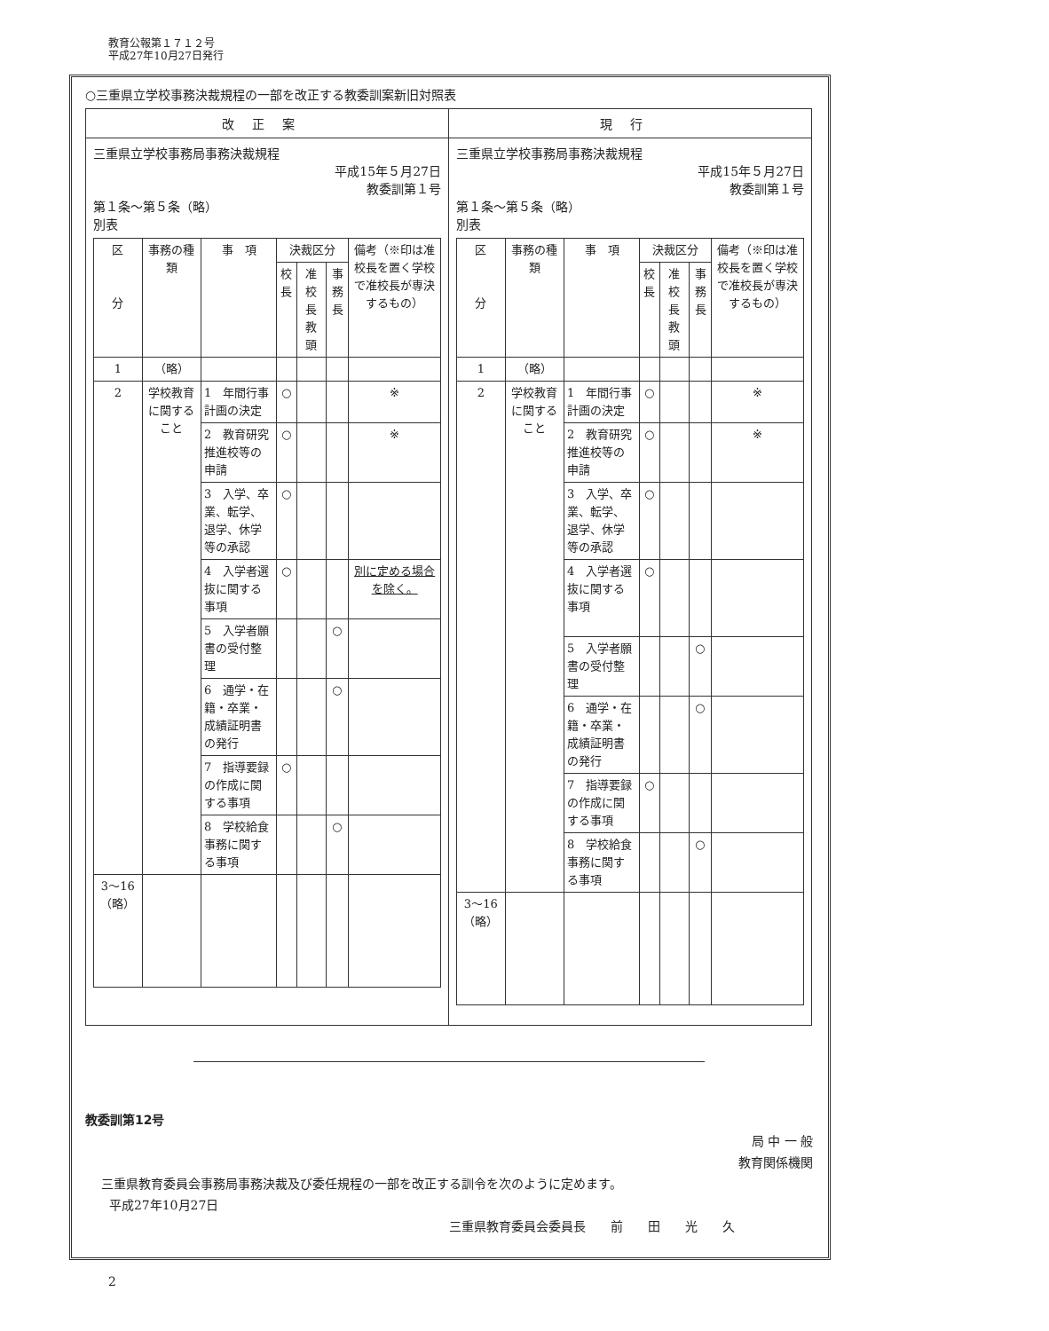教育公報第１７１２号
平成27年10月27日発行
○三重県立学校事務決裁規程の一部を改正する教委訓案新旧対照表
| 改正案 | 現行 |
| --- | --- |
| 三重県立学校事務局事務決裁規程 平成15年５月27日 教委訓第１号 第１条〜第５条（略） 別表 / 区 分 / 事務の種類 / 事 項 / 決裁区分 / / / 備考（※印は准校長を置く学校で准校長が専決するもの） / / --- / --- / --- / --- / --- / --- / --- / / / / / 校長 / 准校長 教頭 / 事務長 / / / 1 / （略） / / / / / / / 2 / 学校教育に関すること / 1 年間行事計画の決定 / ○ / / / ※ / / / / 2 教育研究推進校等の申請 / ○ / / / ※ / / / / 3 入学、卒業、転学、退学、休学等の承認 / ○ / / / / / / / 4 入学者選抜に関する事項 / ○ / / / 別に定める場合を除く。 / / / / 5 入学者願書の受付整理 / / / ○ / / / / / 6 通学・在籍・卒業・成績証明書の発行 / / / ○ / / / / / 7 指導要録の作成に関する事項 / ○ / / / / / / / 8 学校給食事務に関する事項 / / / ○ / / / 3〜16（略） / / / / / / / | 三重県立学校事務局事務決裁規程 平成15年５月27日 教委訓第１号 第１条〜第５条（略） 別表 / 区 分 / 事務の種類 / 事 項 / 決裁区分 / / / 備考（※印は准校長を置く学校で准校長が専決するもの） / / --- / --- / --- / --- / --- / --- / --- / / / / / 校長 / 准校長 教頭 / 事務長 / / / 1 / （略） / / / / / / / 2 / 学校教育に関すること / 1 年間行事計画の決定 / ○ / / / ※ / / / / 2 教育研究推進校等の申請 / ○ / / / ※ / / / / 3 入学、卒業、転学、退学、休学等の承認 / ○ / / / / / / / 4 入学者選抜に関する事項 / ○ / / / / / / / 5 入学者願書の受付整理 / / / ○ / / / / / 6 通学・在籍・卒業・成績証明書の発行 / / / ○ / / / / / 7 指導要録の作成に関する事項 / ○ / / / / / / / 8 学校給食事務に関する事項 / / / ○ / / / 3〜16（略） / / / / / / / |
教委訓第12号
局 中 一 般
教育関係機関
三重県教育委員会事務局事務決裁及び委任規程の一部を改正する訓令を次のように定めます。
平成27年10月27日
三重県教育委員会委員長　　前　　田　　光　　久
2